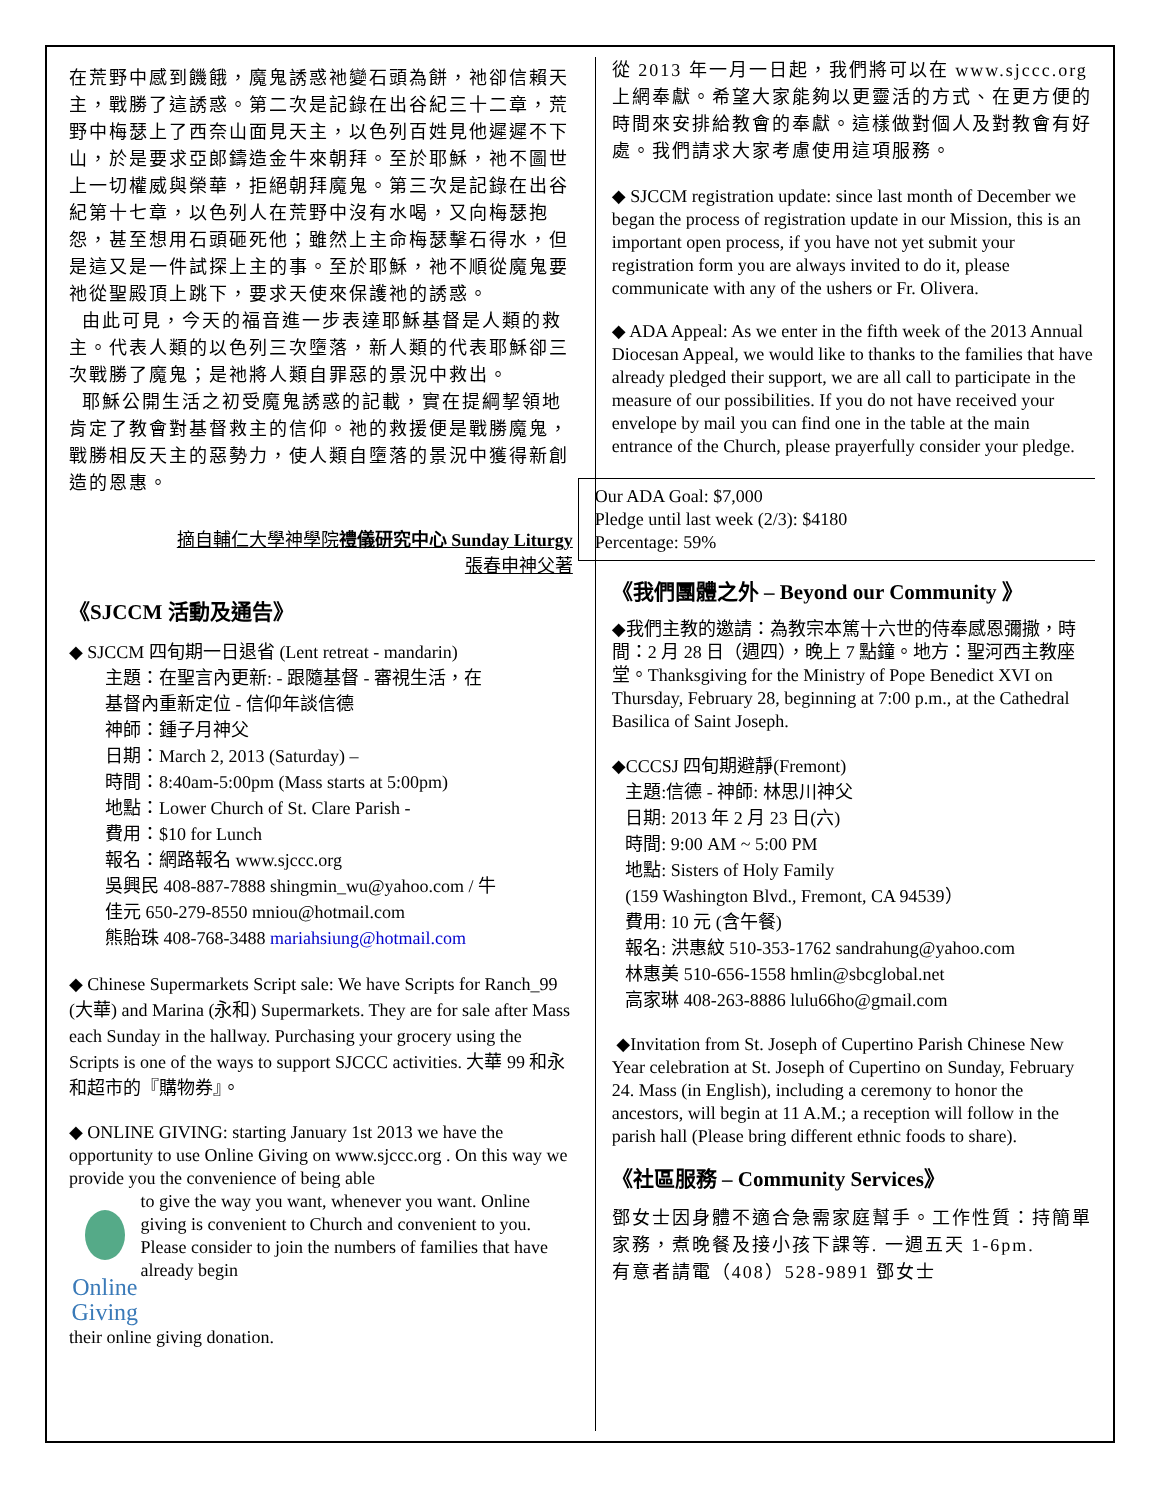在荒野中感到饑餓，魔鬼誘惑祂變石頭為餅，祂卻信賴天主，戰勝了這誘惑。第二次是記錄在出谷紀三十二章，荒野中梅瑟上了西奈山面見天主，以色列百姓見他遲遲不下山，於是要求亞郎鑄造金牛來朝拜。至於耶穌，祂不圖世上一切權威與榮華，拒絕朝拜魔鬼。第三次是記錄在出谷紀第十七章，以色列人在荒野中沒有水喝，又向梅瑟抱怨，甚至想用石頭砸死他；雖然上主命梅瑟擊石得水，但是這又是一件試探上主的事。至於耶穌，祂不順從魔鬼要祂從聖殿頂上跳下，要求天使來保護祂的誘惑。
由此可見，今天的福音進一步表達耶穌基督是人類的救主。代表人類的以色列三次墮落，新人類的代表耶穌卻三次戰勝了魔鬼；是祂將人類自罪惡的景況中救出。
耶穌公開生活之初受魔鬼誘惑的記載，實在提綱挈領地肯定了教會對基督救主的信仰。祂的救援便是戰勝魔鬼，戰勝相反天主的惡勢力，使人類自墮落的景況中獲得新創造的恩惠。
摘自輔仁大學神學院禮儀研究中心 Sunday Liturgy
張春申神父著
《SJCCM 活動及通告》
◆ SJCCM 四旬期一日退省 (Lent retreat - mandarin)
主題：在聖言內更新: - 跟隨基督 - 審視生活，在
基督內重新定位 - 信仰年談信德
神師：鍾子月神父
日期：March 2, 2013 (Saturday) –
時間：8:40am-5:00pm (Mass starts at 5:00pm)
地點：Lower Church of St. Clare Parish -
費用：$10 for Lunch
報名：網路報名 www.sjccc.org
吳興民 408-887-7888 shingmin_wu@yahoo.com / 牛
佳元 650-279-8550 mniou@hotmail.com
熊貽珠 408-768-3488 mariahsiung@hotmail.com
◆ Chinese Supermarkets Script sale: We have Scripts for Ranch_99 (大華) and Marina (永和) Supermarkets. They are for sale after Mass each Sunday in the hallway. Purchasing your grocery using the Scripts is one of the ways to support SJCCC activities. 大華 99 和永和超市的『購物券』。
◆ ONLINE GIVING: starting January 1st 2013 we have the opportunity to use Online Giving on www.sjccc.org . On this way we provide you the convenience of being able
Online Giving to give the way you want, whenever you want. Online giving is convenient to Church and convenient to you. Please consider to join the numbers of families that have already begin
their online giving donation.
從 2013 年一月一日起，我們將可以在 www.sjccc.org 上網奉獻。希望大家能夠以更靈活的方式、在更方便的時間來安排給教會的奉獻。這樣做對個人及對教會有好處。我們請求大家考慮使用這項服務。
◆ SJCCM registration update: since last month of December we began the process of registration update in our Mission, this is an important open process, if you have not yet submit your registration form you are always invited to do it, please communicate with any of the ushers or Fr. Olivera.
◆ ADA Appeal: As we enter in the fifth week of the 2013 Annual Diocesan Appeal, we would like to thanks to the families that have already pledged their support, we are all call to participate in the measure of our possibilities. If you do not have received your envelope by mail you can find one in the table at the main entrance of the Church, please prayerfully consider your pledge.
Our ADA Goal: $7,000
Pledge until last week (2/3): $4180
Percentage: 59%
《我們團體之外 – Beyond our Community 》
◆我們主教的邀請：為教宗本篤十六世的侍奉感恩彌撒，時間：2 月 28 日（週四），晚上 7 點鐘。地方：聖河西主教座堂。Thanksgiving for the Ministry of Pope Benedict XVI on Thursday, February 28, beginning at 7:00 p.m., at the Cathedral Basilica of Saint Joseph.
◆CCCSJ 四旬期避靜(Fremont)
主題:信德 - 神師: 林思川神父
日期: 2013 年 2 月 23 日(六)
時間: 9:00 AM ~ 5:00 PM
地點: Sisters of Holy Family
(159 Washington Blvd., Fremont, CA 94539）
費用: 10 元 (含午餐)
報名: 洪惠紋 510-353-1762 sandrahung@yahoo.com
林惠美 510-656-1558 hmlin@sbcglobal.net
高家琳 408-263-8886 lulu66ho@gmail.com
◆Invitation from St. Joseph of Cupertino Parish Chinese New Year celebration at St. Joseph of Cupertino on Sunday, February 24. Mass (in English), including a ceremony to honor the ancestors, will begin at 11 A.M.; a reception will follow in the parish hall (Please bring different ethnic foods to share).
《社區服務 – Community Services》
鄧女士因身體不適合急需家庭幫手。工作性質：持簡單家務，煮晚餐及接小孩下課等. 一週五天 1-6pm.
有意者請電（408）528-9891 鄧女士